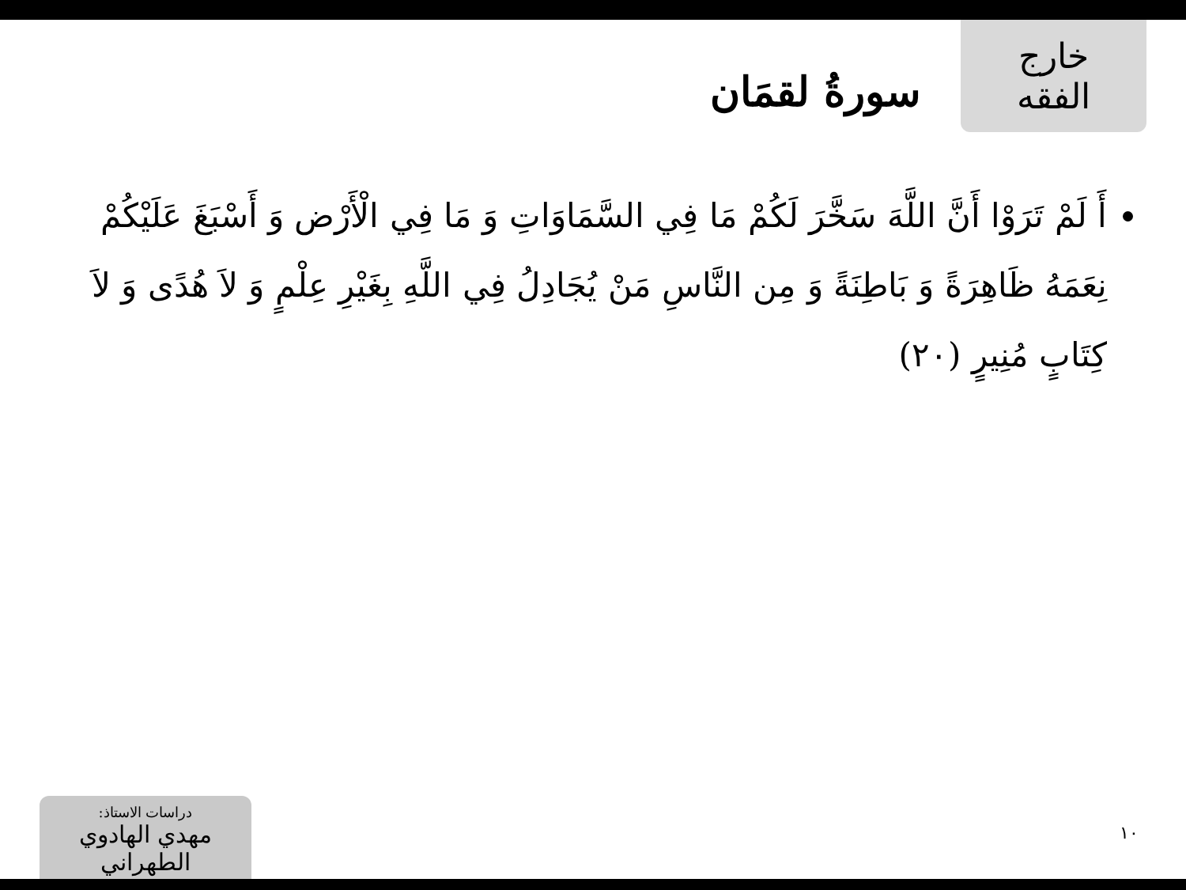خارج الفقه
سورةُ لقمَان
أَ لَمْ تَرَوْا أَنَّ اللَّهَ سَخَّرَ لَكُمْ مَا فِي السَّمَاوَاتِ وَ مَا فِي الْأَرْض وَ أَسْبَغَ عَلَيْكُمْ نِعَمَهُ ظَاهِرَةً وَ بَاطِنَةً وَ مِن النَّاسِ مَنْ يُجَادِلُ فِي اللَّهِ بِغَيْرِ عِلْمٍ وَ لاَ هُدًى وَ لاَ كِتَابٍ مُنِيرٍ (٢٠)
١٠
دراسات الاستاذ:
مهدي الهادوي الطهراني